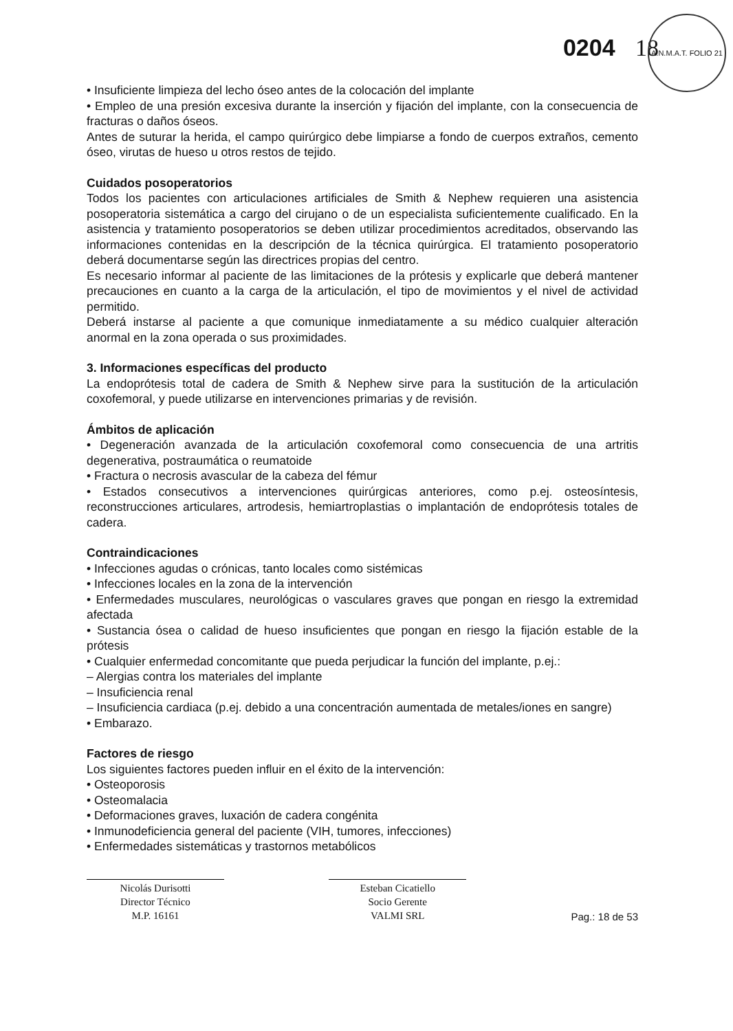A.N.M.A.T. FOLIO 21
0204 18
• Insuficiente limpieza del lecho óseo antes de la colocación del implante
• Empleo de una presión excesiva durante la inserción y fijación del implante, con la consecuencia de fracturas o daños óseos.
Antes de suturar la herida, el campo quirúrgico debe limpiarse a fondo de cuerpos extraños, cemento óseo, virutas de hueso u otros restos de tejido.
Cuidados posoperatorios
Todos los pacientes con articulaciones artificiales de Smith & Nephew requieren una asistencia posoperatoria sistemática a cargo del cirujano o de un especialista suficientemente cualificado. En la asistencia y tratamiento posoperatorios se deben utilizar procedimientos acreditados, observando las informaciones contenidas en la descripción de la técnica quirúrgica. El tratamiento posoperatorio deberá documentarse según las directrices propias del centro.
Es necesario informar al paciente de las limitaciones de la prótesis y explicarle que deberá mantener precauciones en cuanto a la carga de la articulación, el tipo de movimientos y el nivel de actividad permitido.
Deberá instarse al paciente a que comunique inmediatamente a su médico cualquier alteración anormal en la zona operada o sus proximidades.
3. Informaciones específicas del producto
La endoprótesis total de cadera de Smith & Nephew sirve para la sustitución de la articulación coxofemoral, y puede utilizarse en intervenciones primarias y de revisión.
Ámbitos de aplicación
• Degeneración avanzada de la articulación coxofemoral como consecuencia de una artritis degenerativa, postraumática o reumatoide
• Fractura o necrosis avascular de la cabeza del fémur
• Estados consecutivos a intervenciones quirúrgicas anteriores, como p.ej. osteosíntesis, reconstrucciones articulares, artrodesis, hemiartroplastias o implantación de endoprótesis totales de cadera.
Contraindicaciones
• Infecciones agudas o crónicas, tanto locales como sistémicas
• Infecciones locales en la zona de la intervención
• Enfermedades musculares, neurológicas o vasculares graves que pongan en riesgo la extremidad afectada
• Sustancia ósea o calidad de hueso insuficientes que pongan en riesgo la fijación estable de la prótesis
• Cualquier enfermedad concomitante que pueda perjudicar la función del implante, p.ej.:
– Alergias contra los materiales del implante
– Insuficiencia renal
– Insuficiencia cardiaca (p.ej. debido a una concentración aumentada de metales/iones en sangre)
• Embarazo.
Factores de riesgo
Los siguientes factores pueden influir en el éxito de la intervención:
• Osteoporosis
• Osteomalacia
• Deformaciones graves, luxación de cadera congénita
• Inmunodeficiencia general del paciente (VIH, tumores, infecciones)
• Enfermedades sistemáticas y trastornos metabólicos
Nicolás Durisotti
Director Técnico
M.P. 16161
Esteban Cicatiello
Socio Gerente
VALMI SRL
Pag.: 18 de 53